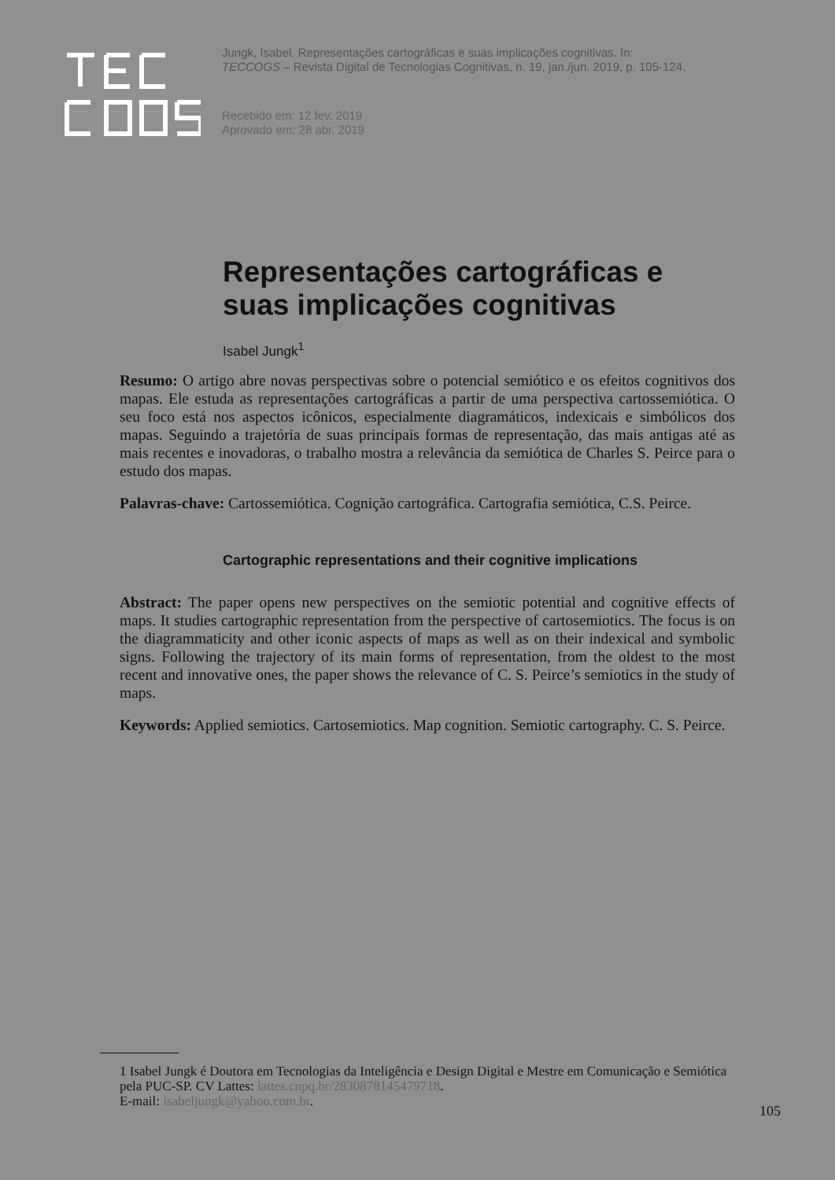Jungk, Isabel. Representações cartográficas e suas implicações cognitivas. In: TECCOGS – Revista Digital de Tecnologias Cognitivas, n. 19, jan./jun. 2019, p. 105-124.
Recebido em: 12 fev. 2019
Aprovado em: 28 abr. 2019
Representações cartográficas e suas implicações cognitivas
Isabel Jungk<sup>1</sup>
Resumo: O artigo abre novas perspectivas sobre o potencial semiótico e os efeitos cognitivos dos mapas. Ele estuda as representações cartográficas a partir de uma perspectiva cartossemiótica. O seu foco está nos aspectos icônicos, especialmente diagramáticos, indexicais e simbólicos dos mapas. Seguindo a trajetória de suas principais formas de representação, das mais antigas até as mais recentes e inovadoras, o trabalho mostra a relevância da semiótica de Charles S. Peirce para o estudo dos mapas.
Palavras-chave: Cartossemiótica. Cognição cartográfica. Cartografia semiótica, C.S. Peirce.
Cartographic representations and their cognitive implications
Abstract: The paper opens new perspectives on the semiotic potential and cognitive effects of maps. It studies cartographic representation from the perspective of cartosemiotics. The focus is on the diagrammaticity and other iconic aspects of maps as well as on their indexical and symbolic signs. Following the trajectory of its main forms of representation, from the oldest to the most recent and innovative ones, the paper shows the relevance of C. S. Peirce’s semiotics in the study of maps.
Keywords: Applied semiotics. Cartosemiotics. Map cognition. Semiotic cartography. C. S. Peirce.
1 Isabel Jungk é Doutora em Tecnologias da Inteligência e Design Digital e Mestre em Comunicação e Semiótica pela PUC-SP. CV Lattes: lattes.cnpq.br/2830878145479718.
E-mail: isabeljungk@yahoo.com.br.
105